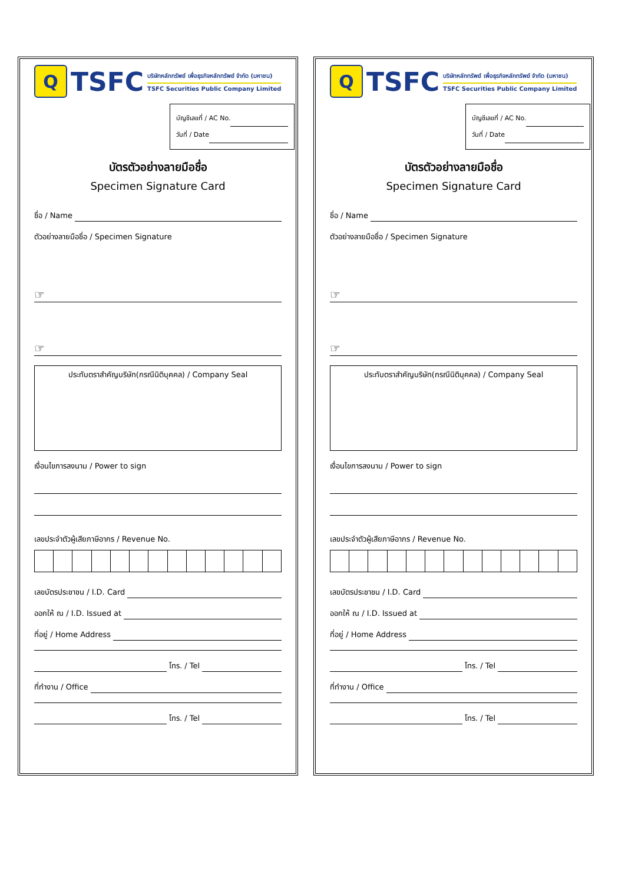Q
TSFC
บริษัทหลักทรัพย์ เพื่อธุรกิจหลักทรัพย์ จำกัด (มหาชน)
TSFC Securities Public Company Limited
บัญชีเลขที่ / AC No.
วันที่ / Date
บัตรตัวอย่างลายมือชื่อ
Specimen Signature Card
ชื่อ / Name
ตัวอย่างลายมือชื่อ / Specimen Signature
☞
☞
ประทับตราสำคัญบริษัท(กรณีนิติบุคคล) / Company Seal
เงื่อนไขการลงนาม / Power to sign
เลขประจำตัวผู้เสียภาษีอากร / Revenue No.
เลขบัตรประชาชน / I.D. Card
ออกให้ ณ / I.D. Issued at
ที่อยู่ / Home Address
โทร. / Tel
ที่ทำงาน / Office
โทร. / Tel
Q
TSFC
บริษัทหลักทรัพย์ เพื่อธุรกิจหลักทรัพย์ จำกัด (มหาชน)
TSFC Securities Public Company Limited
บัญชีเลขที่ / AC No.
วันที่ / Date
บัตรตัวอย่างลายมือชื่อ
Specimen Signature Card
ชื่อ / Name
ตัวอย่างลายมือชื่อ / Specimen Signature
☞
☞
ประทับตราสำคัญบริษัท(กรณีนิติบุคคล) / Company Seal
เงื่อนไขการลงนาม / Power to sign
เลขประจำตัวผู้เสียภาษีอากร / Revenue No.
เลขบัตรประชาชน / I.D. Card
ออกให้ ณ / I.D. Issued at
ที่อยู่ / Home Address
โทร. / Tel
ที่ทำงาน / Office
โทร. / Tel